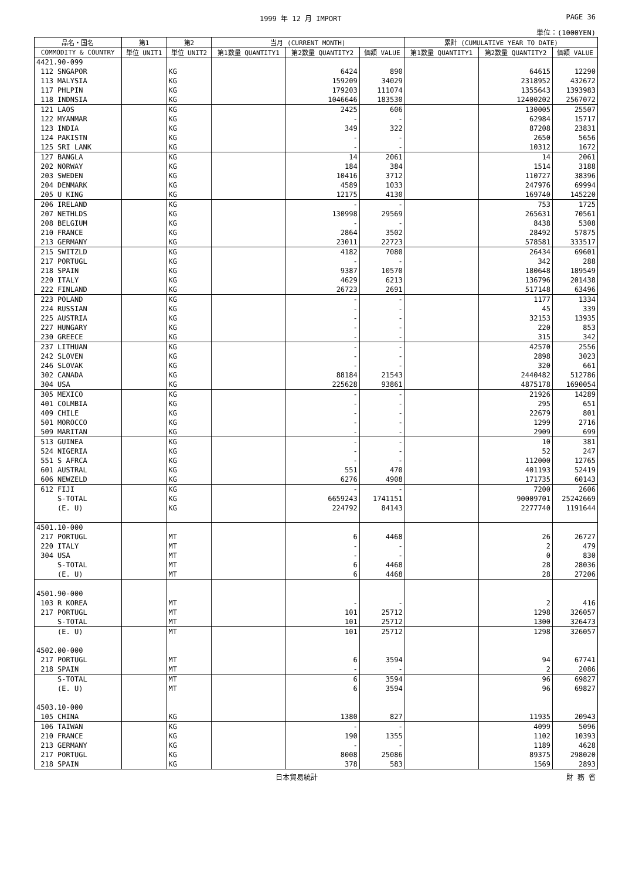1999 年 12 月 IMPORT PAGE 36
単位：(1000YEN)
| 品名・国名 | 第1 | 第2 | 当月 (CURRENT MONTH) | | | 累計 (CUMULATIVE YEAR TO DATE) | | |
| --- | --- | --- | --- | --- | --- | --- | --- | --- |
| COMMODITY & COUNTRY | 単位 UNIT1 | 単位 UNIT2 | 第1数量 QUANTITY1 | 第2数量 QUANTITY2 | 価額 VALUE | 第1数量 QUANTITY1 | 第2数量 QUANTITY2 | 価額 VALUE |
| 4421.90-099 | | | | | | | | |
| 112 SNGAPOR | | KG | | 6424 | 890 | | 64615 | 12290 |
| 113 MALYSIA | | KG | | 159209 | 34029 | | 2318952 | 432672 |
| 117 PHLPIN | | KG | | 179203 | 111074 | | 1355643 | 1393983 |
| 118 INDNSIA | | KG | | 1046646 | 183530 | | 12400202 | 2567072 |
| 121 LAOS | | KG | | 2425 | 606 | | 130005 | 25507 |
| 122 MYANMAR | | KG | | - | - | | 62984 | 15717 |
| 123 INDIA | | KG | | 349 | 322 | | 87208 | 23831 |
| 124 PAKISTN | | KG | | - | - | | 2650 | 5656 |
| 125 SRI LANK | | KG | | - | - | | 10312 | 1672 |
| 127 BANGLA | | KG | | 14 | 2061 | | 14 | 2061 |
| 202 NORWAY | | KG | | 184 | 384 | | 1514 | 3188 |
| 203 SWEDEN | | KG | | 10416 | 3712 | | 110727 | 38396 |
| 204 DENMARK | | KG | | 4589 | 1033 | | 247976 | 69994 |
| 205 U KING | | KG | | 12175 | 4130 | | 169740 | 145220 |
| 206 IRELAND | | KG | | - | - | | 753 | 1725 |
| 207 NETHLDS | | KG | | 130998 | 29569 | | 265631 | 70561 |
| 208 BELGIUM | | KG | | - | - | | 8438 | 5308 |
| 210 FRANCE | | KG | | 2864 | 3502 | | 28492 | 57875 |
| 213 GERMANY | | KG | | 23011 | 22723 | | 578581 | 333517 |
| 215 SWITZLD | | KG | | 4182 | 7080 | | 26434 | 69601 |
| 217 PORTUGL | | KG | | - | - | | 342 | 288 |
| 218 SPAIN | | KG | | 9387 | 10570 | | 180648 | 189549 |
| 220 ITALY | | KG | | 4629 | 6213 | | 136796 | 201438 |
| 222 FINLAND | | KG | | 26723 | 2691 | | 517148 | 63496 |
| 223 POLAND | | KG | | - | - | | 1177 | 1334 |
| 224 RUSSIAN | | KG | | - | - | | 45 | 339 |
| 225 AUSTRIA | | KG | | - | - | | 32153 | 13935 |
| 227 HUNGARY | | KG | | - | - | | 220 | 853 |
| 230 GREECE | | KG | | - | - | | 315 | 342 |
| 237 LITHUAN | | KG | | - | - | | 42570 | 2556 |
| 242 SLOVEN | | KG | | - | - | | 2898 | 3023 |
| 246 SLOVAK | | KG | | - | - | | 320 | 661 |
| 302 CANADA | | KG | | 88184 | 21543 | | 2440482 | 512786 |
| 304 USA | | KG | | 225628 | 93861 | | 4875178 | 1690054 |
| 305 MEXICO | | KG | | - | - | | 21926 | 14289 |
| 401 COLMBIA | | KG | | - | - | | 295 | 651 |
| 409 CHILE | | KG | | - | - | | 22679 | 801 |
| 501 MOROCCO | | KG | | - | - | | 1299 | 2716 |
| 509 MARITAN | | KG | | - | - | | 2909 | 699 |
| 513 GUINEA | | KG | | - | - | | 10 | 381 |
| 524 NIGERIA | | KG | | - | - | | 52 | 247 |
| 551 S AFRCA | | KG | | - | - | | 112000 | 12765 |
| 601 AUSTRAL | | KG | | 551 | 470 | | 401193 | 52419 |
| 606 NEWZELD | | KG | | 6276 | 4908 | | 171735 | 60143 |
| 612 FIJI | | KG | | - | - | | 7200 | 2606 |
| S-TOTAL | | KG | | 6659243 | 1741151 | | 90009701 | 25242669 |
| (E. U) | | KG | | 224792 | 84143 | | 2277740 | 1191644 |
| 4501.10-000 | | | | | | | | |
| 217 PORTUGL | | MT | | 6 | 4468 | | 26 | 26727 |
| 220 ITALY | | MT | | - | - | | 2 | 479 |
| 304 USA | | MT | | - | - | | 0 | 830 |
| S-TOTAL | | MT | | 6 | 4468 | | 28 | 28036 |
| (E. U) | | MT | | 6 | 4468 | | 28 | 27206 |
| 4501.90-000 | | | | | | | | |
| 103 R KOREA | | MT | | - | - | | 2 | 416 |
| 217 PORTUGL | | MT | | 101 | 25712 | | 1298 | 326057 |
| S-TOTAL | | MT | | 101 | 25712 | | 1300 | 326473 |
| (E. U) | | MT | | 101 | 25712 | | 1298 | 326057 |
| 4502.00-000 | | | | | | | | |
| 217 PORTUGL | | MT | | 6 | 3594 | | 94 | 67741 |
| 218 SPAIN | | MT | | - | - | | 2 | 2086 |
| S-TOTAL | | MT | | 6 | 3594 | | 96 | 69827 |
| (E. U) | | MT | | 6 | 3594 | | 96 | 69827 |
| 4503.10-000 | | | | | | | | |
| 105 CHINA | | KG | | 1380 | 827 | | 11935 | 20943 |
| 106 TAIWAN | | KG | | - | - | | 4099 | 5096 |
| 210 FRANCE | | KG | | 190 | 1355 | | 1102 | 10393 |
| 213 GERMANY | | KG | | - | - | | 1189 | 4628 |
| 217 PORTUGL | | KG | | 8008 | 25086 | | 89375 | 298020 |
| 218 SPAIN | | KG | | 378 | 583 | | 1569 | 2893 |
日本貿易統計 財 務 省